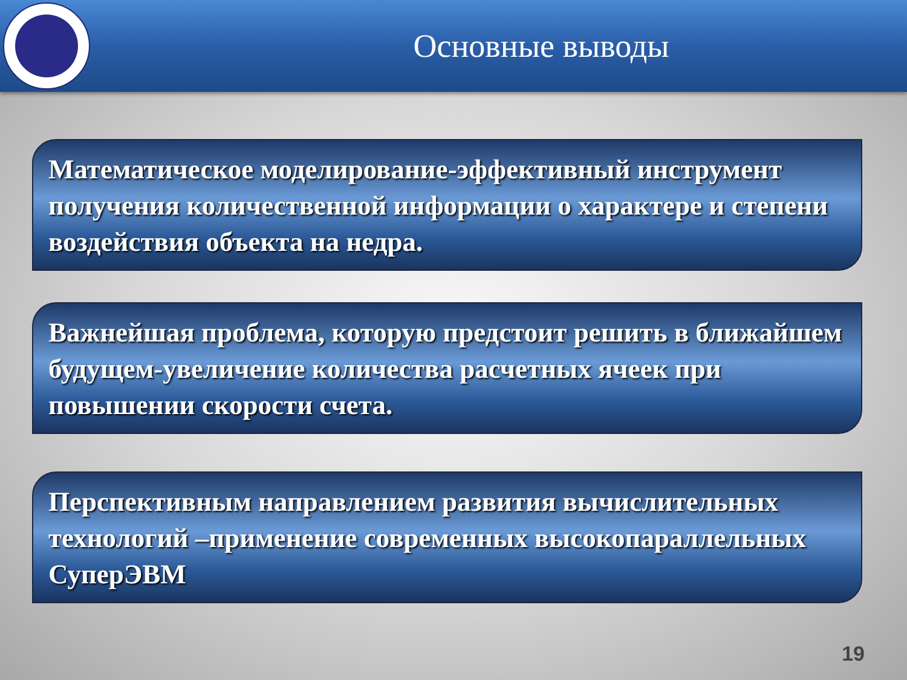Основные выводы
Математическое моделирование-эффективный инструмент получения количественной информации о характере и степени воздействия объекта на недра.
Важнейшая проблема, которую предстоит решить в ближайшем будущем-увеличение количества расчетных ячеек при повышении скорости счета.
Перспективным направлением развития вычислительных технологий –применение современных высокопараллельных СуперЭВМ
19